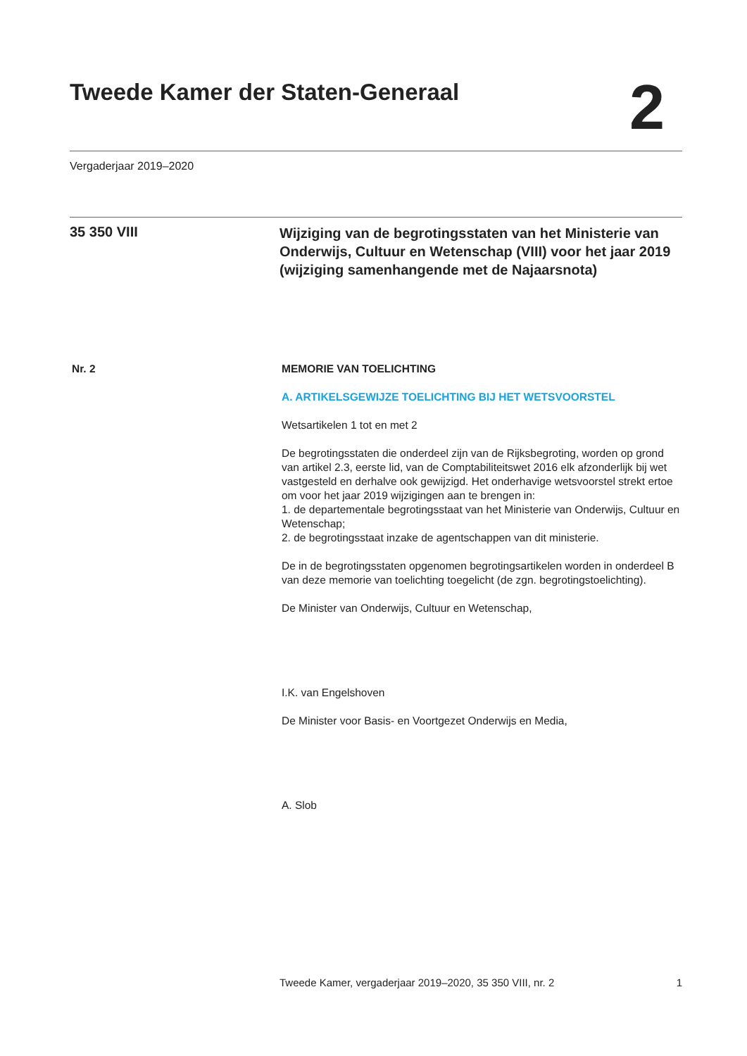Tweede Kamer der Staten-Generaal
2
Vergaderjaar 2019–2020
35 350 VIII
Wijziging van de begrotingsstaten van het Ministerie van Onderwijs, Cultuur en Wetenschap (VIII) voor het jaar 2019 (wijziging samenhangende met de Najaarsnota)
Nr. 2 MEMORIE VAN TOELICHTING
A. ARTIKELSGEWIJZE TOELICHTING BIJ HET WETSVOORSTEL
Wetsartikelen 1 tot en met 2
De begrotingsstaten die onderdeel zijn van de Rijksbegroting, worden op grond van artikel 2.3, eerste lid, van de Comptabiliteitswet 2016 elk afzonderlijk bij wet vastgesteld en derhalve ook gewijzigd. Het onderhavige wetsvoorstel strekt ertoe om voor het jaar 2019 wijzigingen aan te brengen in:
1. de departementale begrotingsstaat van het Ministerie van Onderwijs, Cultuur en Wetenschap;
2. de begrotingsstaat inzake de agentschappen van dit ministerie.
De in de begrotingsstaten opgenomen begrotingsartikelen worden in onderdeel B van deze memorie van toelichting toegelicht (de zgn. begrotingstoelichting).
De Minister van Onderwijs, Cultuur en Wetenschap,
I.K. van Engelshoven
De Minister voor Basis- en Voortgezet Onderwijs en Media,
A. Slob
Tweede Kamer, vergaderjaar 2019–2020, 35 350 VIII, nr. 2 1